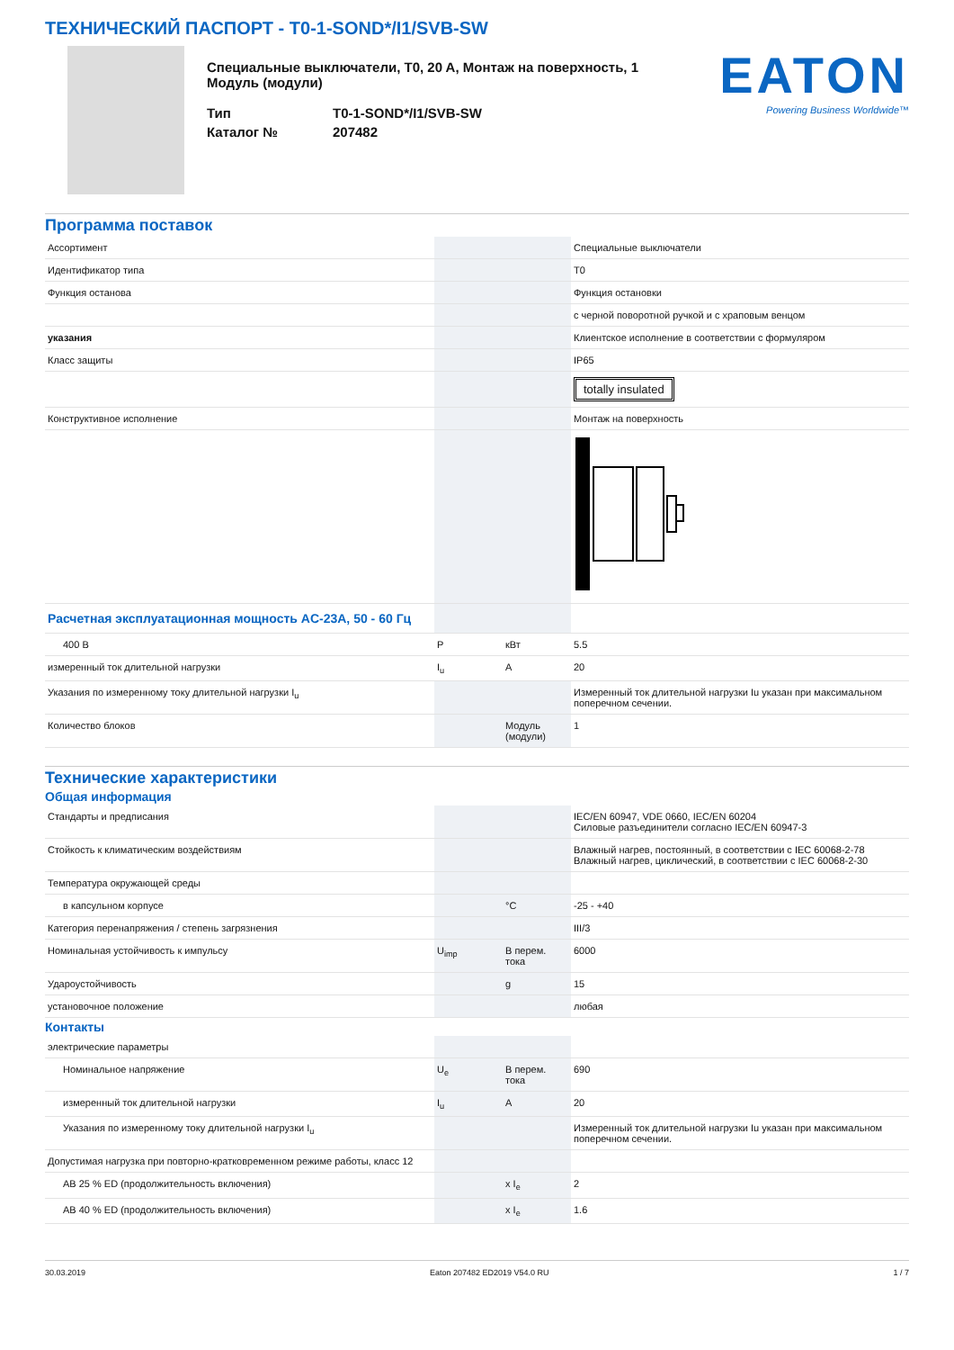ТЕХНИЧЕСКИЙ ПАСПОРТ - T0-1-SOND*/I1/SVB-SW
Специальные выключатели, T0, 20 A, Монтаж на поверхность, 1 Модуль (модули)
| Тип | T0-1-SOND*/I1/SVB-SW |
| Каталог № | 207482 |
EATON
Powering Business Worldwide™
Программа поставок
| Ассортимент | | | Специальные выключатели |
| Идентификатор типа | | | T0 |
| Функция останова | | | Функция остановки |
| | | | с черной поворотной ручкой и с храповым венцом |
| указания | | | Клиентское исполнение в соответствии с формуляром |
| Класс защиты | | | IP65 |
| | | | totally insulated |
| Конструктивное исполнение | | | Монтаж на поверхность |
| Расчетная эксплуатационная мощность AC-23A, 50 - 60 Гц | | | |
| 400 В | P | кВт | 5.5 |
| измеренный ток длительной нагрузки | I<sub>u</sub> | A | 20 |
| Указания по измеренному току длительной нагрузки I<sub>u</sub> | | | Измеренный ток длительной нагрузки Iu указан при максимальном поперечном сечении. |
| Количество блоков | | Модуль (модули) | 1 |
Технические характеристики
Общая информация
| Стандарты и предписания | | | IEC/EN 60947, VDE 0660, IEC/EN 60204 Силовые разъединители согласно IEC/EN 60947-3 |
| Стойкость к климатическим воздействиям | | | Влажный нагрев, постоянный, в соответствии с IEC 60068-2-78 Влажный нагрев, циклический, в соответствии с IEC 60068-2-30 |
| Температура окружающей среды | | | |
| в капсульном корпусе | | °C | -25 - +40 |
| Категория перенапряжения / степень загрязнения | | | III/3 |
| Номинальная устойчивость к импульсу | U<sub>imp</sub> | В перем. тока | 6000 |
| Удароустойчивость | | g | 15 |
| установочное положение | | | любая |
Контакты
| электрические параметры | | | |
| Номинальное напряжение | U<sub>e</sub> | В перем. тока | 690 |
| измеренный ток длительной нагрузки | I<sub>u</sub> | A | 20 |
| Указания по измеренному току длительной нагрузки I<sub>u</sub> | | | Измеренный ток длительной нагрузки Iu указан при максимальном поперечном сечении. |
| Допустимая нагрузка при повторно-кратковременном режиме работы, класс 12 | | | |
| AB 25 % ED (продолжительность включения) | | x I<sub>e</sub> | 2 |
| AB 40 % ED (продолжительность включения) | | x I<sub>e</sub> | 1.6 |
30.03.2019 Eaton 207482 ED2019 V54.0 RU 1 / 7